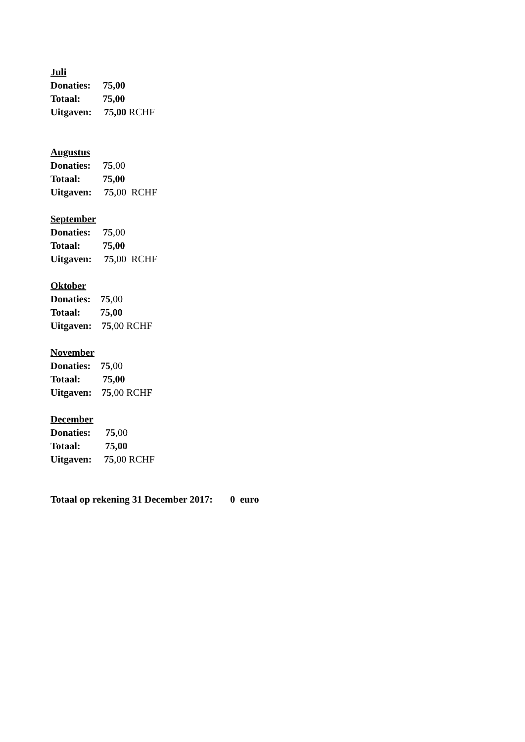Juli
Donaties: 75,00
Totaal: 75,00
Uitgaven: 75,00 RCHF
Augustus
Donaties: 75,00
Totaal: 75,00
Uitgaven: 75,00 RCHF
September
Donaties: 75,00
Totaal: 75,00
Uitgaven: 75,00 RCHF
Oktober
Donaties: 75,00
Totaal: 75,00
Uitgaven: 75,00 RCHF
November
Donaties: 75,00
Totaal: 75,00
Uitgaven: 75,00 RCHF
December
Donaties: 75,00
Totaal: 75,00
Uitgaven: 75,00 RCHF
Totaal op rekening 31 December 2017: 0 euro